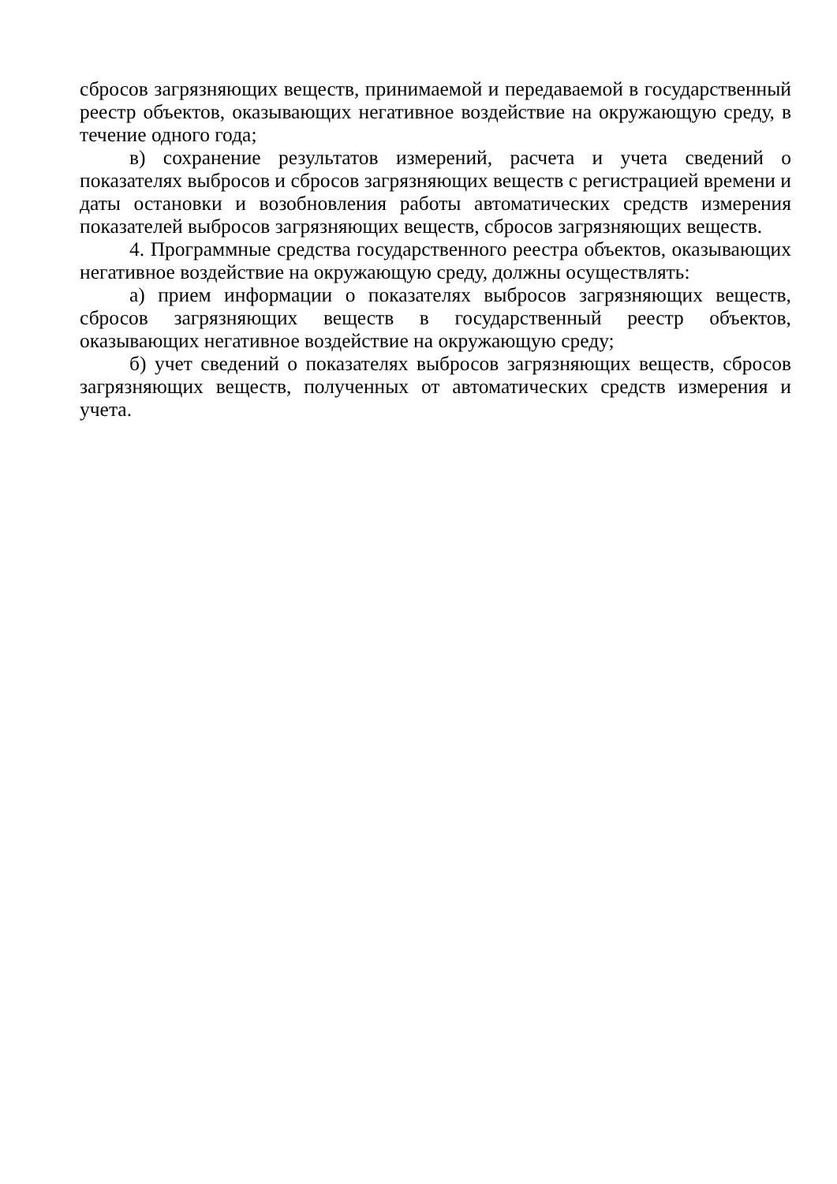сбросов загрязняющих веществ, принимаемой и передаваемой в государственный реестр объектов, оказывающих негативное воздействие на окружающую среду, в течение одного года;
в) сохранение результатов измерений, расчета и учета сведений о показателях выбросов и сбросов загрязняющих веществ с регистрацией времени и даты остановки и возобновления работы автоматических средств измерения показателей выбросов загрязняющих веществ, сбросов загрязняющих веществ.
4. Программные средства государственного реестра объектов, оказывающих негативное воздействие на окружающую среду, должны осуществлять:
а) прием информации о показателях выбросов загрязняющих веществ, сбросов загрязняющих веществ в государственный реестр объектов, оказывающих негативное воздействие на окружающую среду;
б) учет сведений о показателях выбросов загрязняющих веществ, сбросов загрязняющих веществ, полученных от автоматических средств измерения и учета.